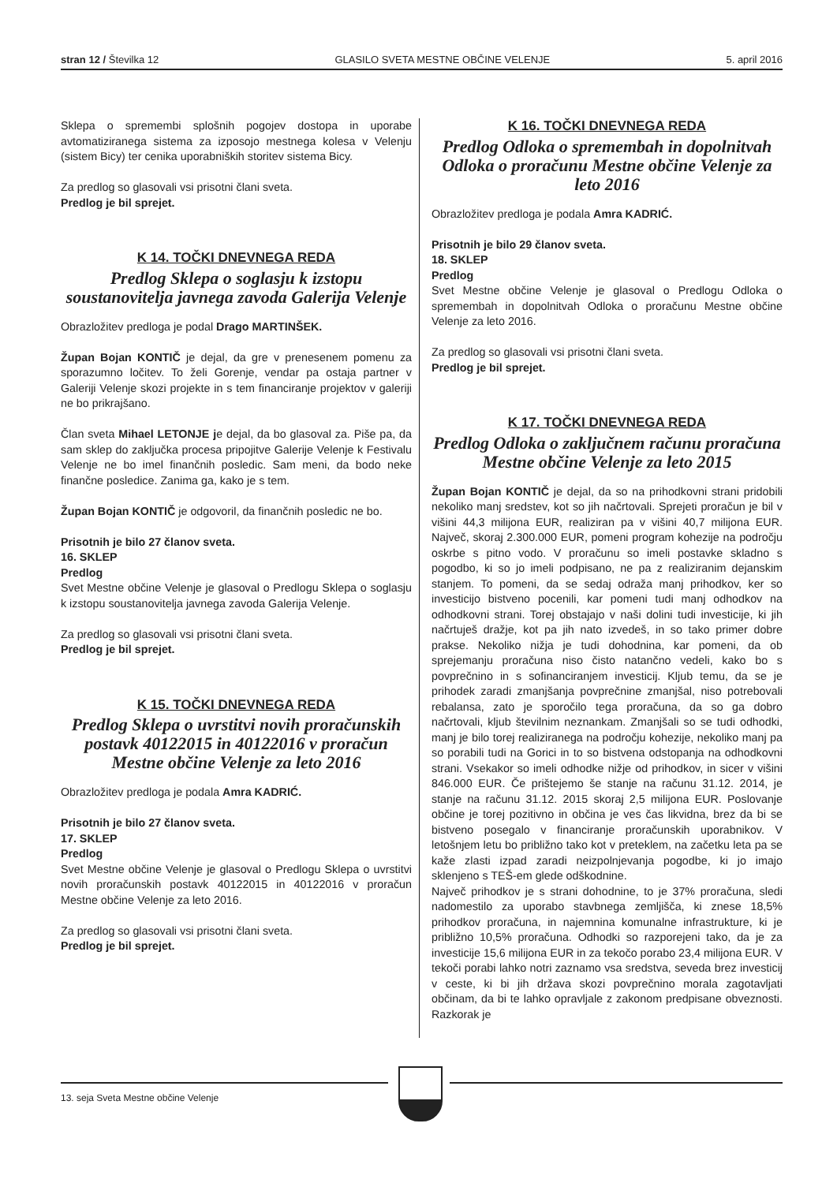stran 12 / Številka 12 GLASILO SVETA MESTNE OBČINE VELENJE 5. april 2016
Sklepa o spremembi splošnih pogojev dostopa in uporabe avtomatiziranega sistema za izposojo mestnega kolesa v Velenju (sistem Bicy) ter cenika uporabniških storitev sistema Bicy.
Za predlog so glasovali vsi prisotni člani sveta.
Predlog je bil sprejet.
K 14. TOČKI DNEVNEGA REDA
Predlog Sklepa o soglasju k izstopu soustanovitelja javnega zavoda Galerija Velenje
Obrazložitev predloga je podal Drago MARTINŠEK.
Župan Bojan KONTIČ je dejal, da gre v prenesenem pomenu za sporazumno ločitev. To želi Gorenje, vendar pa ostaja partner v Galeriji Velenje skozi projekte in s tem financiranje projektov v galeriji ne bo prikrajšano.
Član sveta Mihael LETONJE je dejal, da bo glasoval za. Piše pa, da sam sklep do zaključka procesa pripojitve Galerije Velenje k Festivalu Velenje ne bo imel finančnih posledic. Sam meni, da bodo neke finančne posledice. Zanima ga, kako je s tem.
Župan Bojan KONTIČ je odgovoril, da finančnih posledic ne bo.
Prisotnih je bilo 27 članov sveta.
16. SKLEP
Predlog
Svet Mestne občine Velenje je glasoval o Predlogu Sklepa o soglasju k izstopu soustanovitelja javnega zavoda Galerija Velenje.
Za predlog so glasovali vsi prisotni člani sveta.
Predlog je bil sprejet.
K 15. TOČKI DNEVNEGA REDA
Predlog Sklepa o uvrstitvi novih proračunskih postavk 40122015 in 40122016 v proračun Mestne občine Velenje za leto 2016
Obrazložitev predloga je podala Amra KADRIĆ.
Prisotnih je bilo 27 članov sveta.
17. SKLEP
Predlog
Svet Mestne občine Velenje je glasoval o Predlogu Sklepa o uvrstitvi novih proračunskih postavk 40122015 in 40122016 v proračun Mestne občine Velenje za leto 2016.
Za predlog so glasovali vsi prisotni člani sveta.
Predlog je bil sprejet.
K 16. TOČKI DNEVNEGA REDA
Predlog Odloka o spremembah in dopolnitvah Odloka o proračunu Mestne občine Velenje za leto 2016
Obrazložitev predloga je podala Amra KADRIĆ.
Prisotnih je bilo 29 članov sveta.
18. SKLEP
Predlog
Svet Mestne občine Velenje je glasoval o Predlogu Odloka o spremembah in dopolnitvah Odloka o proračunu Mestne občine Velenje za leto 2016.
Za predlog so glasovali vsi prisotni člani sveta.
Predlog je bil sprejet.
K 17. TOČKI DNEVNEGA REDA
Predlog Odloka o zaključnem računu proračuna Mestne občine Velenje za leto 2015
Župan Bojan KONTIČ je dejal, da so na prihodkovni strani pridobili nekoliko manj sredstev, kot so jih načrtovali. Sprejeti proračun je bil v višini 44,3 milijona EUR, realiziran pa v višini 40,7 milijona EUR. Največ, skoraj 2.300.000 EUR, pomeni program kohezije na področju oskrbe s pitno vodo. V proračunu so imeli postavke skladno s pogodbo, ki so jo imeli podpisano, ne pa z realiziranim dejanskim stanjem. To pomeni, da se sedaj odraža manj prihodkov, ker so investicijo bistveno pocenili, kar pomeni tudi manj odhodkov na odhodkovni strani. Torej obstajajo v naši dolini tudi investicije, ki jih načrtuješ dražje, kot pa jih nato izvedeš, in so tako primer dobre prakse. Nekoliko nižja je tudi dohodnina, kar pomeni, da ob sprejemanju proračuna niso čisto natančno vedeli, kako bo s povprečnino in s sofinanciranjem investicij. Kljub temu, da se je prihodek zaradi zmanjšanja povprečnine zmanjšal, niso potrebovali rebalansa, zato je sporočilo tega proračuna, da so ga dobro načrtovali, kljub številnim neznankam. Zmanjšali so se tudi odhodki, manj je bilo torej realiziranega na področju kohezije, nekoliko manj pa so porabili tudi na Gorici in to so bistvena odstopanja na odhodkovni strani. Vsekakor so imeli odhodke nižje od prihodkov, in sicer v višini 846.000 EUR. Če prištejemo še stanje na računu 31.12. 2014, je stanje na računu 31.12. 2015 skoraj 2,5 milijona EUR. Poslovanje občine je torej pozitivno in občina je ves čas likvidna, brez da bi se bistveno posegalo v financiranje proračunskih uporabnikov. V letošnjem letu bo približno tako kot v preteklem, na začetku leta pa se kaže zlasti izpad zaradi neizpolnjevanja pogodbe, ki jo imajo sklenjeno s TEŠ-em glede odškodnine.
Največ prihodkov je s strani dohodnine, to je 37% proračuna, sledi nadomestilo za uporabo stavbnega zemljišča, ki znese 18,5% prihodkov proračuna, in najemnina komunalne infrastrukture, ki je približno 10,5% proračuna. Odhodki so razporejeni tako, da je za investicije 15,6 milijona EUR in za tekočo porabo 23,4 milijona EUR. V tekoči porabi lahko notri zaznamo vsa sredstva, seveda brez investicij v ceste, ki bi jih država skozi povprečnino morala zagotavljati občinam, da bi te lahko opravljale z zakonom predpisane obveznosti. Razkorak je
13. seja Sveta Mestne občine Velenje